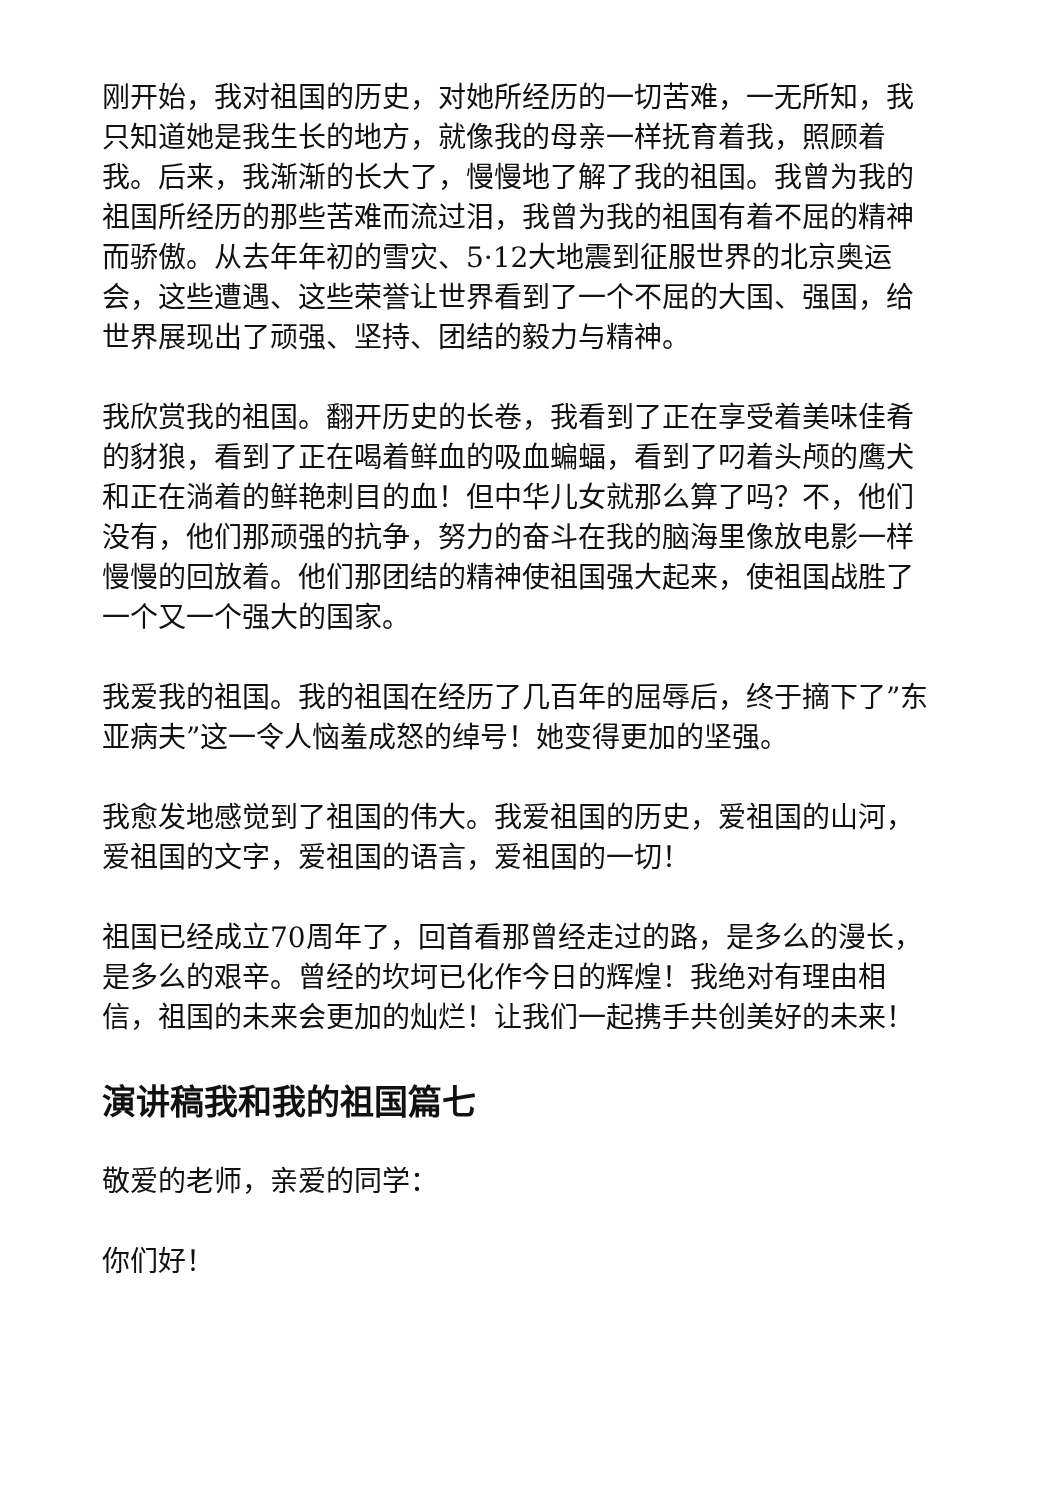刚开始，我对祖国的历史，对她所经历的一切苦难，一无所知，我只知道她是我生长的地方，就像我的母亲一样抚育着我，照顾着我。后来，我渐渐的长大了，慢慢地了解了我的祖国。我曾为我的祖国所经历的那些苦难而流过泪，我曾为我的祖国有着不屈的精神而骄傲。从去年年初的雪灾、5·12大地震到征服世界的北京奥运会，这些遭遇、这些荣誉让世界看到了一个不屈的大国、强国，给世界展现出了顽强、坚持、团结的毅力与精神。
我欣赏我的祖国。翻开历史的长卷，我看到了正在享受着美味佳肴的豺狼，看到了正在喝着鲜血的吸血蝙蝠，看到了叼着头颅的鹰犬和正在淌着的鲜艳刺目的血！但中华儿女就那么算了吗？不，他们没有，他们那顽强的抗争，努力的奋斗在我的脑海里像放电影一样慢慢的回放着。他们那团结的精神使祖国强大起来，使祖国战胜了一个又一个强大的国家。
我爱我的祖国。我的祖国在经历了几百年的屈辱后，终于摘下了”东亚病夫”这一令人恼羞成怒的绰号！她变得更加的坚强。
我愈发地感觉到了祖国的伟大。我爱祖国的历史，爱祖国的山河，爱祖国的文字，爱祖国的语言，爱祖国的一切！
祖国已经成立70周年了，回首看那曾经走过的路，是多么的漫长，是多么的艰辛。曾经的坎坷已化作今日的辉煌！我绝对有理由相信，祖国的未来会更加的灿烂！让我们一起携手共创美好的未来！
演讲稿我和我的祖国篇七
敬爱的老师，亲爱的同学：
你们好！